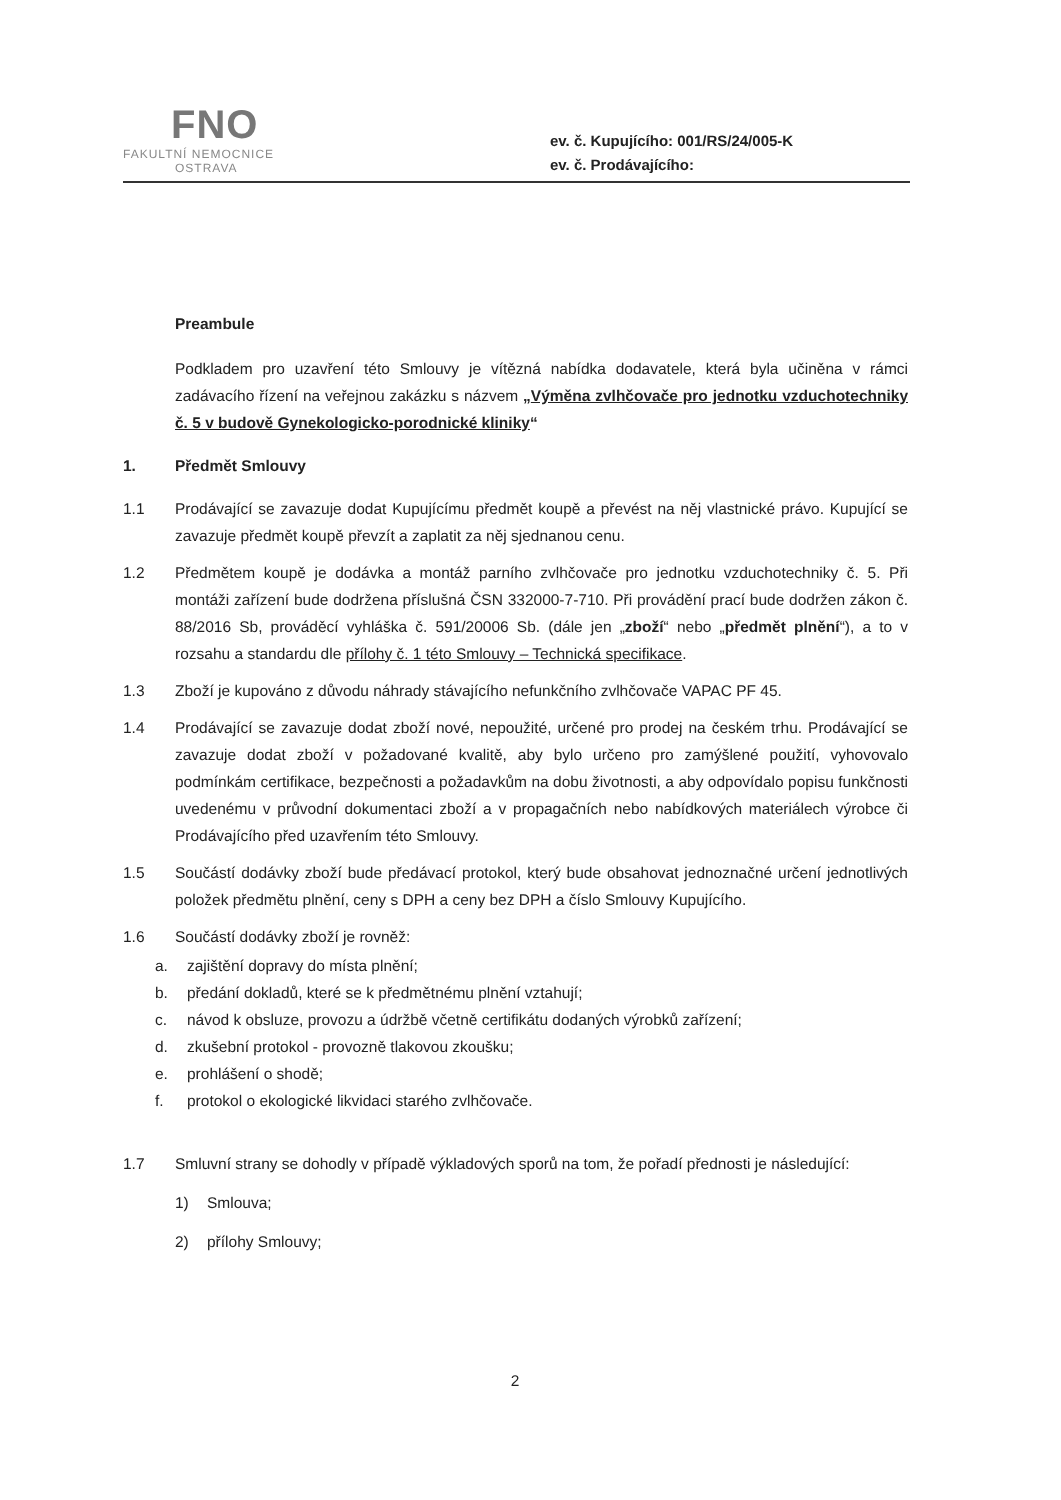FNO
FAKULTNÍ NEMOCNICE
OSTRAVA
ev. č. Kupujícího: 001/RS/24/005-K
ev. č. Prodávajícího:
Preambule
Podkladem pro uzavření této Smlouvy je vítězná nabídka dodavatele, která byla učiněna v rámci zadávacího řízení na veřejnou zakázku s názvem „Výměna zvlhčovače pro jednotku vzduchotechniky č. 5 v budově Gynekologicko-porodnické kliniky“
1. Předmět Smlouvy
1.1 Prodávající se zavazuje dodat Kupujícímu předmět koupě a převést na něj vlastnické právo. Kupující se zavazuje předmět koupě převzít a zaplatit za něj sjednanou cenu.
1.2 Předmětem koupě je dodávka a montáž parního zvlhčovače pro jednotku vzduchotechniky č. 5. Při montáži zařízení bude dodržena příslušná ČSN 332000-7-710. Při provádění prací bude dodržen zákon č. 88/2016 Sb, prováděcí vyhláška č. 591/20006 Sb. (dále jen „zboží“ nebo „předmět plnění“), a to v rozsahu a standardu dle přílohy č. 1 této Smlouvy – Technická specifikace.
1.3 Zboží je kupováno z důvodu náhrady stávajícího nefunkčního zvlhčovače VAPAC PF 45.
1.4 Prodávající se zavazuje dodat zboží nové, nepoužité, určené pro prodej na českém trhu. Prodávající se zavazuje dodat zboží v požadované kvalitě, aby bylo určeno pro zamýšlené použití, vyhovovalo podmínkám certifikace, bezpečnosti a požadavkům na dobu životnosti, a aby odpovídalo popisu funkčnosti uvedenému v průvodní dokumentaci zboží a v propagačních nebo nabídkových materiálech výrobce či Prodávajícího před uzavřením této Smlouvy.
1.5 Součástí dodávky zboží bude předávací protokol, který bude obsahovat jednoznačné určení jednotlivých položek předmětu plnění, ceny s DPH a ceny bez DPH a číslo Smlouvy Kupujícího.
1.6 Součástí dodávky zboží je rovněž:
a. zajištění dopravy do místa plnění;
b. předání dokladů, které se k předmětnému plnění vztahují;
c. návod k obsluze, provozu a údržbě včetně certifikátu dodaných výrobků zařízení;
d. zkušební protokol - provozně tlakovou zkoušku;
e. prohlášení o shodě;
f. protokol o ekologické likvidaci starého zvlhčovače.
1.7 Smluvní strany se dohodly v případě výkladových sporů na tom, že pořadí přednosti je následující:
1) Smlouva;
2) přílohy Smlouvy;
2